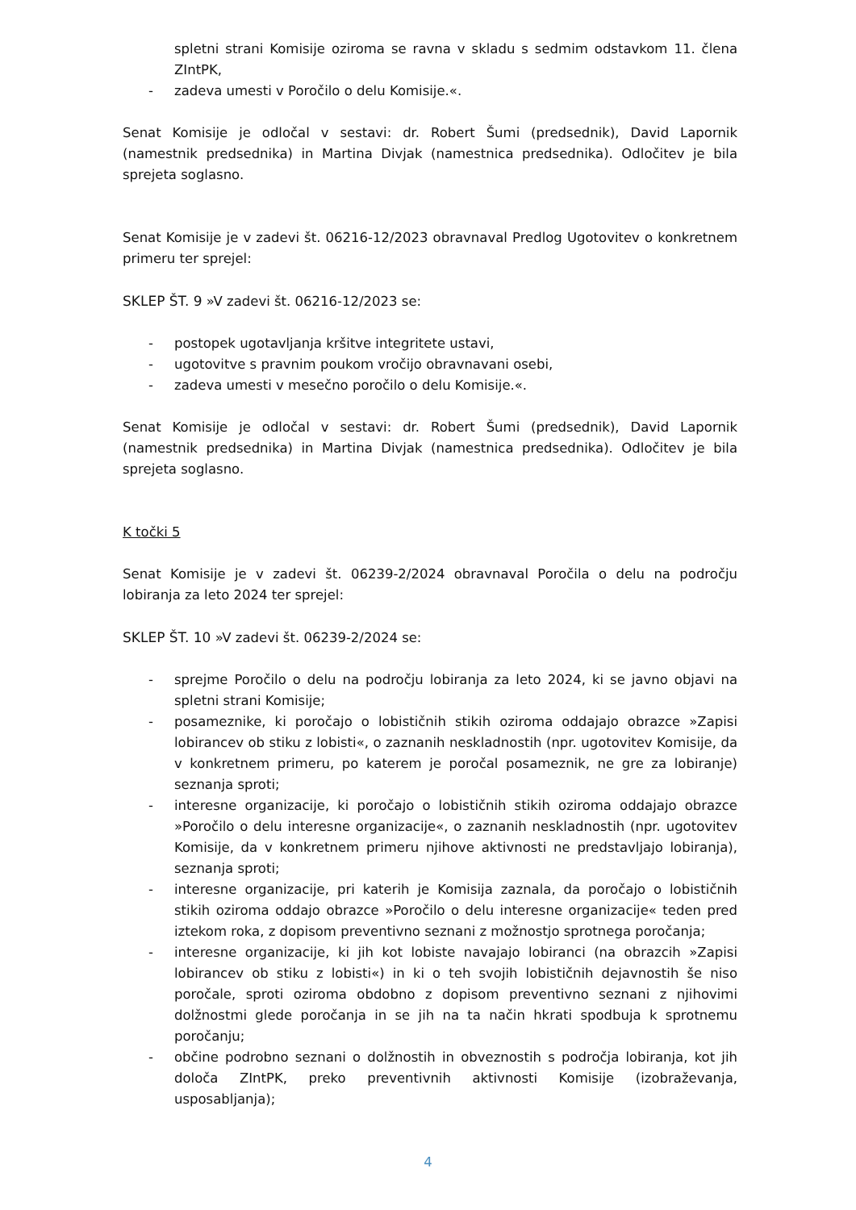spletni strani Komisije oziroma se ravna v skladu s sedmim odstavkom 11. člena ZIntPK,
- zadeva umesti v Poročilo o delu Komisije.«.
Senat Komisije je odločal v sestavi: dr. Robert Šumi (predsednik), David Lapornik (namestnik predsednika) in Martina Divjak (namestnica predsednika). Odločitev je bila sprejeta soglasno.
Senat Komisije je v zadevi št. 06216-12/2023 obravnaval Predlog Ugotovitev o konkretnem primeru ter sprejel:
SKLEP ŠT. 9 »V zadevi št. 06216-12/2023 se:
- postopek ugotavljanja kršitve integritete ustavi,
- ugotovitve s pravnim poukom vročijo obravnavani osebi,
- zadeva umesti v mesečno poročilo o delu Komisije.«.
Senat Komisije je odločal v sestavi: dr. Robert Šumi (predsednik), David Lapornik (namestnik predsednika) in Martina Divjak (namestnica predsednika). Odločitev je bila sprejeta soglasno.
K točki 5
Senat Komisije je v zadevi št. 06239-2/2024 obravnaval Poročila o delu na področju lobiranja za leto 2024 ter sprejel:
SKLEP ŠT. 10 »V zadevi št. 06239-2/2024 se:
- sprejme Poročilo o delu na področju lobiranja za leto 2024, ki se javno objavi na spletni strani Komisije;
- posameznike, ki poročajo o lobističnih stikih oziroma oddajajo obrazce »Zapisi lobirancev ob stiku z lobisti«, o zaznanih neskladnostih (npr. ugotovitev Komisije, da v konkretnem primeru, po katerem je poročal posameznik, ne gre za lobiranje) seznanja sproti;
- interesne organizacije, ki poročajo o lobističnih stikih oziroma oddajajo obrazce »Poročilo o delu interesne organizacije«, o zaznanih neskladnostih (npr. ugotovitev Komisije, da v konkretnem primeru njihove aktivnosti ne predstavljajo lobiranja), seznanja sproti;
- interesne organizacije, pri katerih je Komisija zaznala, da poročajo o lobističnih stikih oziroma oddajo obrazce »Poročilo o delu interesne organizacije« teden pred iztekom roka, z dopisom preventivno seznani z možnostjo sprotnega poročanja;
- interesne organizacije, ki jih kot lobiste navajajo lobiranci (na obrazcih »Zapisi lobirancev ob stiku z lobisti«) in ki o teh svojih lobističnih dejavnostih še niso poročale, sproti oziroma obdobno z dopisom preventivno seznani z njihovimi dolžnostmi glede poročanja in se jih na ta način hkrati spodbuja k sprotnemu poročanju;
- občine podrobno seznani o dolžnostih in obveznostih s področja lobiranja, kot jih določa ZIntPK, preko preventivnih aktivnosti Komisije (izobraževanja, usposabljanja);
4